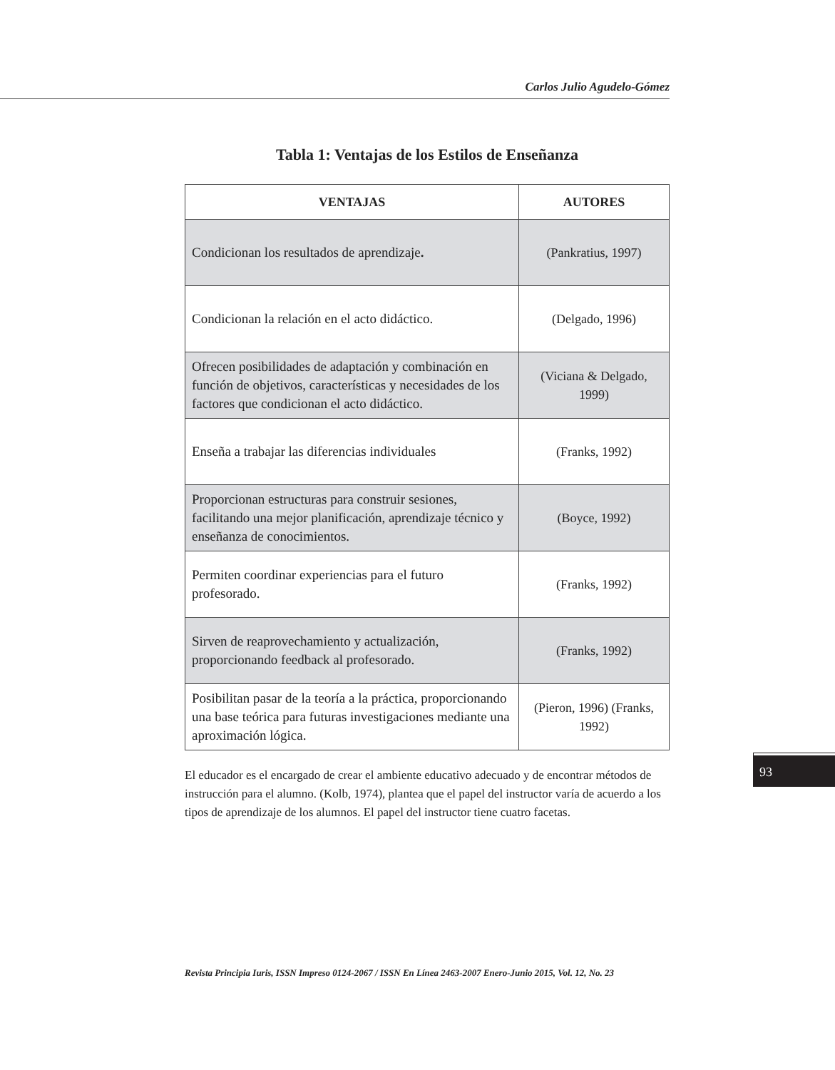Carlos Julio Agudelo-Gómez
Tabla 1: Ventajas de los Estilos de Enseñanza
| VENTAJAS | AUTORES |
| --- | --- |
| Condicionan los resultados de aprendizaje . | (Pankratius, 1997) |
| Condicionan la relación en el acto didáctico. | (Delgado, 1996) |
| Ofrecen posibilidades de adaptación y combinación en función de objetivos, características y necesidades de los factores que condicionan el acto didáctico. | (Viciana & Delgado, 1999) |
| Enseña a trabajar las diferencias individuales | (Franks, 1992) |
| Proporcionan estructuras para construir sesiones, facilitando una mejor planificación, aprendizaje técnico y enseñanza de conocimientos. | (Boyce, 1992) |
| Permiten coordinar experiencias para el futuro profesorado. | (Franks, 1992) |
| Sirven de reaprovechamiento y actualización, proporcionando feedback al profesorado. | (Franks, 1992) |
| Posibilitan pasar de la teoría a la práctica, proporcionando una base teórica para futuras investigaciones mediante una aproximación lógica. | (Pieron, 1996) (Franks, 1992) |
El educador es el encargado de crear el ambiente educativo adecuado y de encontrar métodos de instrucción para el alumno. (Kolb, 1974), plantea que el papel del instructor varía de acuerdo a los tipos de aprendizaje de los alumnos. El papel del instructor tiene cuatro facetas.
93
Revista Principia Iuris, ISSN Impreso 0124-2067 / ISSN En Línea 2463-2007 Enero-Junio 2015, Vol. 12, No. 23